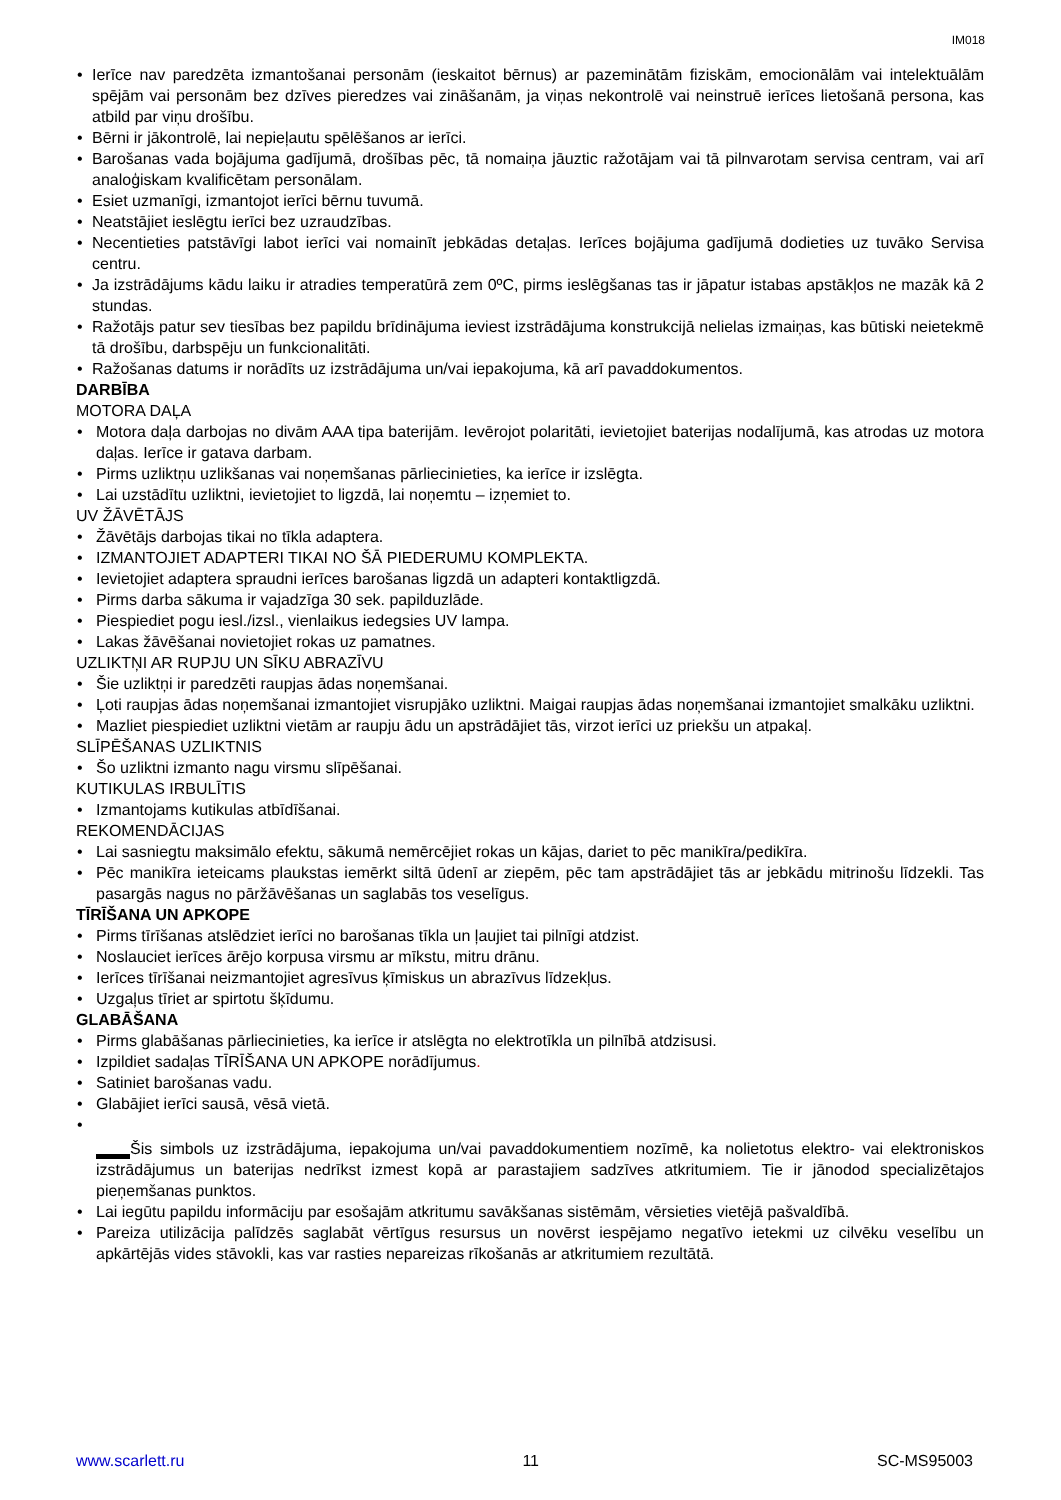IM018
Ierīce nav paredzēta izmantošanai personām (ieskaitot bērnus) ar pazeminātām fiziskām, emocionālām vai intelektuālām spējām vai personām bez dzīves pieredzes vai zināšanām, ja viņas nekontrolē vai neinstruē ierīces lietošanā persona, kas atbild par viņu drošību.
Bērni ir jākontrolē, lai nepieļautu spēlēšanos ar ierīci.
Barošanas vada bojājuma gadījumā, drošības pēc, tā nomaiņa jāuztic ražotājam vai tā pilnvarotam servisa centram, vai arī analoģiskam kvalificētam personālam.
Esiet uzmanīgi, izmantojot ierīci bērnu tuvumā.
Neatstājiet ieslēgtu ierīci bez uzraudzības.
Necentieties patstāvīgi labot ierīci vai nomainīt jebkādas detaļas. Ierīces bojājuma gadījumā dodieties uz tuvāko Servisa centru.
Ja izstrādājums kādu laiku ir atradies temperatūrā zem 0ºC, pirms ieslēgšanas tas ir jāpatur istabas apstākļos ne mazāk kā 2 stundas.
Ražotājs patur sev tiesības bez papildu brīdinājuma ieviest izstrādājuma konstrukcijā nelielas izmaiņas, kas būtiski neietekmē tā drošību, darbspēju un funkcionalitāti.
Ražošanas datums ir norādīts uz izstrādājuma un/vai iepakojuma, kā arī pavaddokumentos.
DARBĪBA
MOTORA DAĻA
Motora daļa darbojas no divām AAA tipa baterijām. Ievērojot polaritāti, ievietojiet baterijas nodalījumā, kas atrodas uz motora daļas. Ierīce ir gatava darbam.
Pirms uzliktņu uzlikšanas vai noņemšanas pārliecinieties, ka ierīce ir izslēgta.
Lai uzstādītu uzliktni, ievietojiet to ligzdā, lai noņemtu – izņemiet to.
UV ŽĀVĒTĀJS
Žāvētājs darbojas tikai no tīkla adaptera.
IZMANTOJIET ADAPTERI TIKAI NO ŠĀ PIEDERUMU KOMPLEKTA.
Ievietojiet adaptera spraudni ierīces barošanas ligzdā un adapteri kontaktligzdā.
Pirms darba sākuma ir vajadzīga 30 sek. papilduzlāde.
Piespiediet pogu iesl./izsl., vienlaikus iedegsies UV lampa.
Lakas žāvēšanai novietojiet rokas uz pamatnes.
UZLIKTŅI AR RUPJU UN SĪKU ABRAZĪVU
Šie uzliktņi ir paredzēti raupjas ādas noņemšanai.
Ļoti raupjas ādas noņemšanai izmantojiet visrupjāko uzliktni. Maigai raupjas ādas noņemšanai izmantojiet smalkāku uzliktni.
Mazliet piespiediet uzliktni vietām ar raupju ādu un apstrādājiet tās, virzot ierīci uz priekšu un atpakaļ.
SLĪPĒŠANAS UZLIKTNIS
Šo uzliktni izmanto nagu virsmu slīpēšanai.
KUTIKULAS IRBULĪTIS
Izmantojams kutikulas atbīdīšanai.
REKOMENDĀCIJAS
Lai sasniegtu maksimālo efektu, sākumā nemērcējiet rokas un kājas, dariet to pēc manikīra/pedikīra.
Pēc manikīra ieteicams plaukstas iemērkt siltā ūdenī ar ziepēm, pēc tam apstrādājiet tās ar jebkādu mitrinošu līdzekli. Tas pasargās nagus no pāržāvēšanas un saglabās tos veselīgus.
TĪRĪŠANA UN APKOPE
Pirms tīrīšanas atslēdziet ierīci no barošanas tīkla un ļaujiet tai pilnīgi atdzist.
Noslauciet ierīces ārējo korpusa virsmu ar mīkstu, mitru drānu.
Ierīces tīrīšanai neizmantojiet agresīvus ķīmiskus un abrazīvus līdzekļus.
Uzgaļus tīriet ar spirtotu šķīdumu.
GLABĀŠANA
Pirms glabāšanas pārliecinieties, ka ierīce ir atslēgta no elektrotīkla un pilnībā atdzisusi.
Izpildiet sadaļas TĪRĪŠANA UN APKOPE norādījumus.
Satiniet barošanas vadu.
Glabājiet ierīci sausā, vēsā vietā.
Šis simbols uz izstrādājuma, iepakojuma un/vai pavaddokumentiem nozīmē, ka nolietotus elektro- vai elektroniskos izstrādājumus un baterijas nedrīkst izmest kopā ar parastajiem sadzīves atkritumiem. Tie ir jānodod specializētajos pieņemšanas punktos.
Lai iegūtu papildu informāciju par esošajām atkritumu savākšanas sistēmām, vērsieties vietējā pašvaldībā.
Pareiza utilizācija palīdzēs saglabāt vērtīgus resursus un novērst iespējamo negatīvo ietekmi uz cilvēku veselību un apkārtējās vides stāvokli, kas var rasties nepareizas rīkošanās ar atkritumiem rezultātā.
www.scarlett.ru 11 SC-MS95003